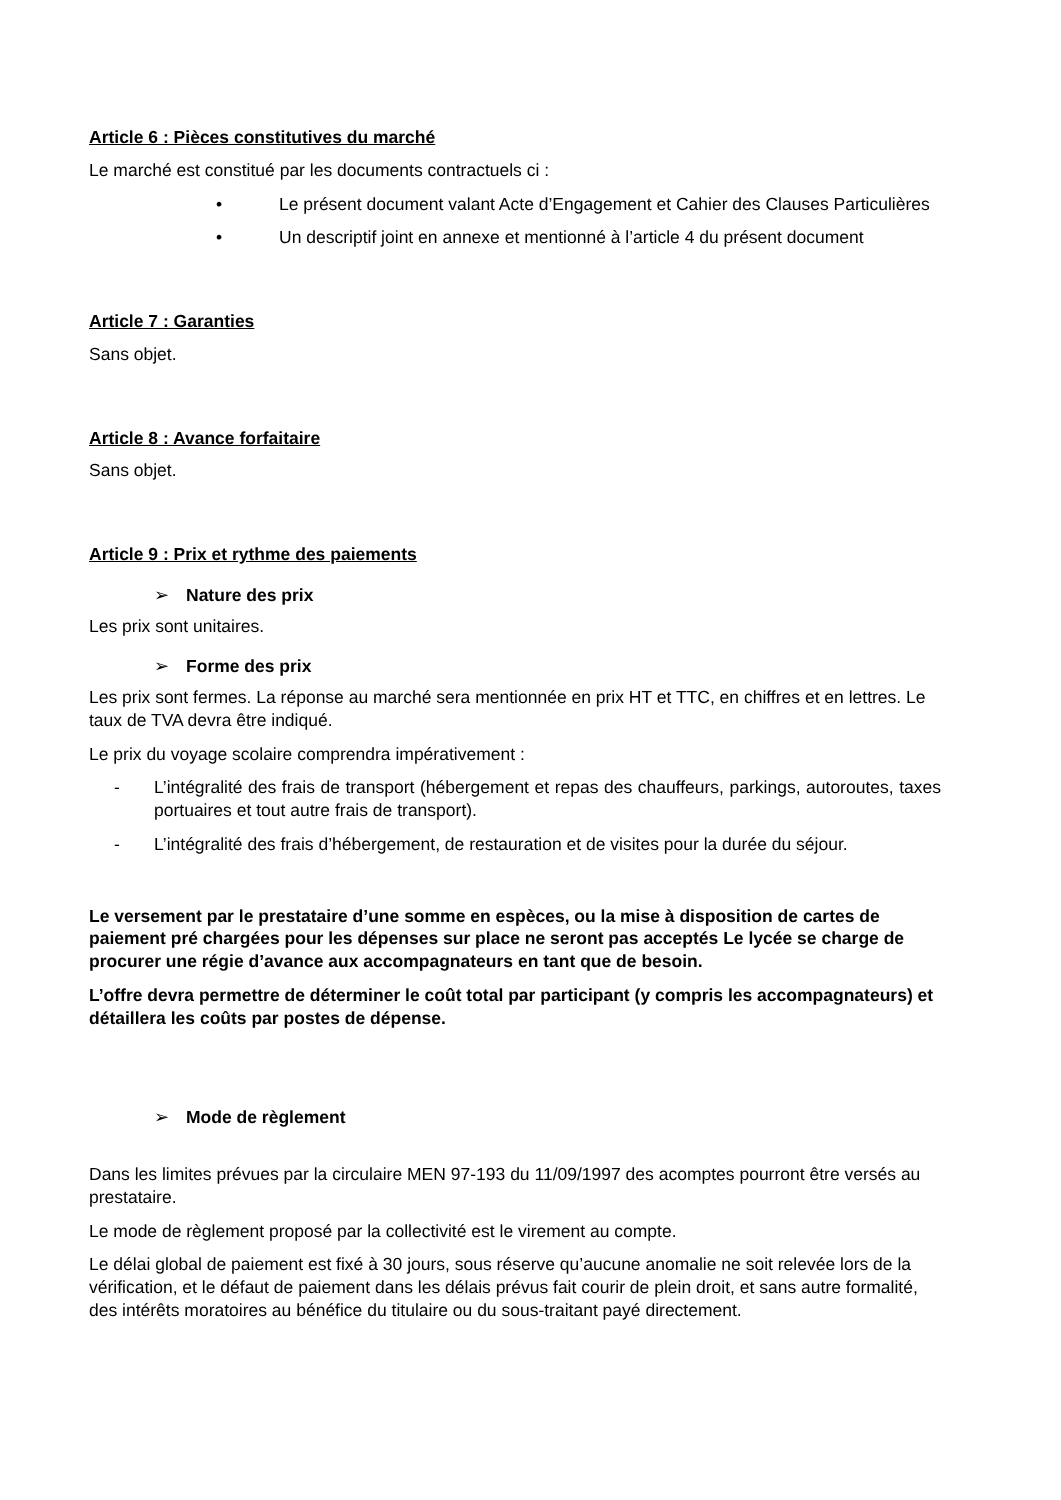Article 6 : Pièces constitutives du marché
Le marché est constitué par les documents contractuels ci :
• Le présent document valant Acte d’Engagement et Cahier des Clauses Particulières
• Un descriptif joint en annexe et mentionné à l’article 4 du présent document
Article 7 : Garanties
Sans objet.
Article 8 : Avance forfaitaire
Sans objet.
Article 9 : Prix et rythme des paiements
➢ Nature des prix
Les prix sont unitaires.
➢ Forme des prix
Les prix sont fermes. La réponse au marché sera mentionnée en prix HT et TTC, en chiffres et en lettres. Le taux de TVA devra être indiqué.
Le prix du voyage scolaire comprendra impérativement :
- L’intégralité des frais de transport (hébergement et repas des chauffeurs, parkings, autoroutes, taxes portuaires et tout autre frais de transport).
- L’intégralité des frais d’hébergement, de restauration et de visites pour la durée du séjour.
Le versement par le prestataire d’une somme en espèces, ou la mise à disposition de cartes de paiement pré chargées pour les dépenses sur place ne seront pas acceptés Le lycée se charge de procurer une régie d’avance aux accompagnateurs en tant que de besoin.
L’offre devra permettre de déterminer le coût total par participant (y compris les accompagnateurs) et détaillera les coûts par postes de dépense.
➢ Mode de règlement
Dans les limites prévues par la circulaire MEN 97-193 du 11/09/1997 des acomptes pourront être versés au prestataire.
Le mode de règlement proposé par la collectivité est le virement au compte.
Le délai global de paiement est fixé à 30 jours, sous réserve qu’aucune anomalie ne soit relevée lors de la vérification, et le défaut de paiement dans les délais prévus fait courir de plein droit, et sans autre formalité, des intérêts moratoires au bénéfice du titulaire ou du sous-traitant payé directement.